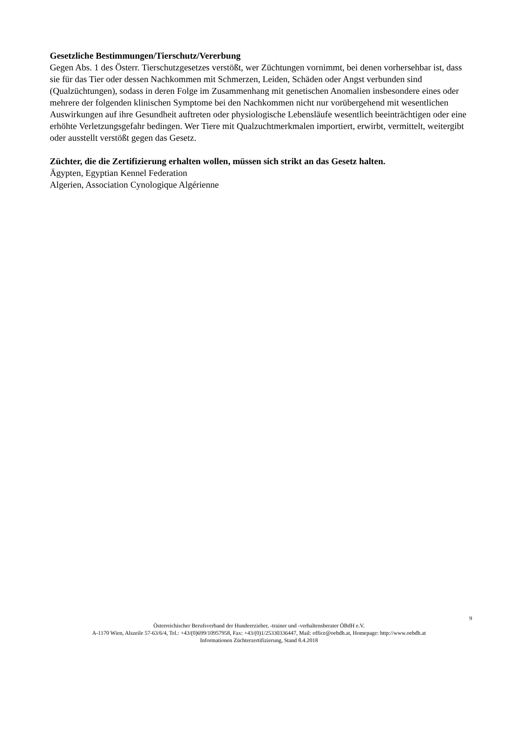Gesetzliche Bestimmungen/Tierschutz/Vererbung
Gegen Abs. 1 des Österr. Tierschutzgesetzes verstößt, wer Züchtungen vornimmt, bei denen vorhersehbar ist, dass sie für das Tier oder dessen Nachkommen mit Schmerzen, Leiden, Schäden oder Angst verbunden sind (Qualzüchtungen), sodass in deren Folge im Zusammenhang mit genetischen Anomalien insbesondere eines oder mehrere der folgenden klinischen Symptome bei den Nachkommen nicht nur vorübergehend mit wesentlichen Auswirkungen auf ihre Gesundheit auftreten oder physiologische Lebensläufe wesentlich beeinträchtigen oder eine erhöhte Verletzungsgefahr bedingen. Wer Tiere mit Qualzuchtmerkmalen importiert, erwirbt, vermittelt, weitergibt oder ausstellt verstößt gegen das Gesetz.
Züchter, die die Zertifizierung erhalten wollen, müssen sich strikt an das Gesetz halten.
Ägypten, Egyptian Kennel Federation
Algerien, Association Cynologique Algérienne
9
Österreichischer Berufsverband der Hundeerzieher, -trainer und -verhaltensberater ÖBdH e.V.
A-1170 Wien, Alszeile 57-63/6/4, Tel.: +43/(0)699/10957958, Fax: +43/(0)1/25330336447, Mail: office@oebdh.at, Homepage: http://www.oebdh.at
Informationen Züchterzertifizierung, Stand 8.4.2018